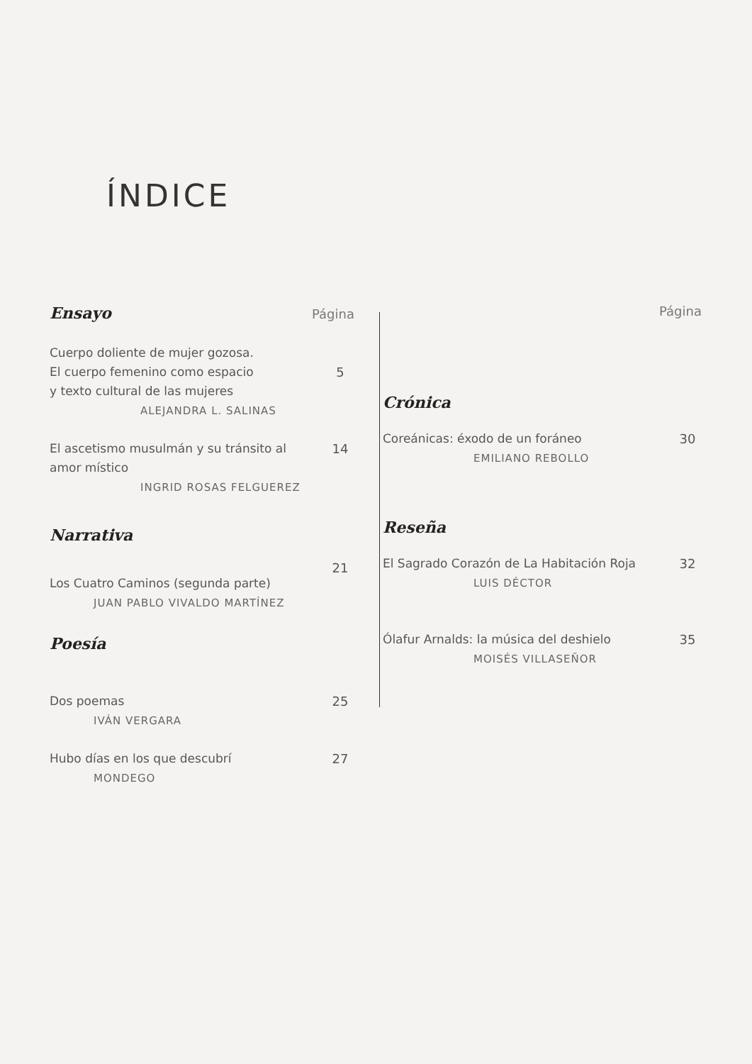ÍNDICE
Ensayo
Página
Cuerpo doliente de mujer gozosa.
El cuerpo femenino como espacio
y texto cultural de las mujeres
ALEJANDRA L. SALINAS
5
El ascetismo musulmán y su tránsito al amor místico
INGRID ROSAS FELGUEREZ
14
Narrativa
Los Cuatro Caminos (segunda parte)
JUAN PABLO VIVALDO MARTÍNEZ
21
Poesía
Dos poemas
IVÁN VERGARA
25
Hubo días en los que descubrí
MONDEGO
27
Página
Crónica
Coreánicas: éxodo de un foráneo
EMILIANO REBOLLO
30
Reseña
El Sagrado Corazón de La Habitación Roja
LUIS DÉCTOR
32
Ólafur Arnalds: la música del deshielo
MOISÉS VILLASEÑOR
35